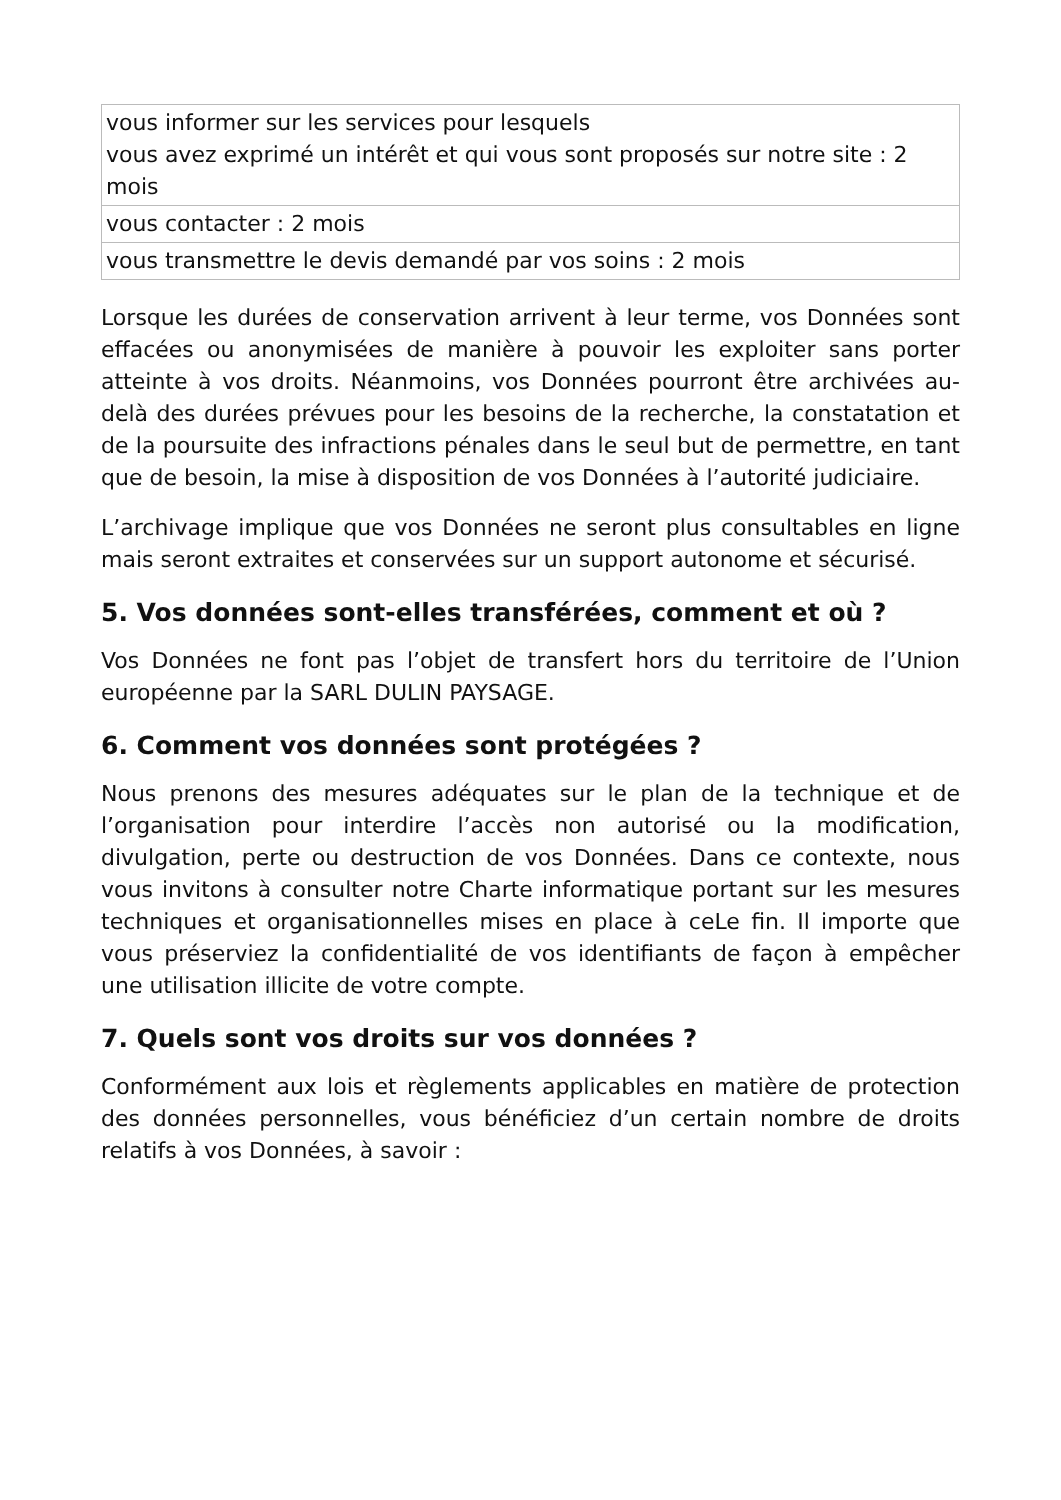| vous informer sur les services pour lesquels vous avez exprimé un intérêt et qui vous sont proposés sur notre site : 2 mois |
| vous contacter : 2 mois |
| vous transmettre le devis demandé par vos soins : 2 mois |
Lorsque les durées de conservation arrivent à leur terme, vos Données sont effacées ou anonymisées de manière à pouvoir les exploiter sans porter atteinte à vos droits. Néanmoins, vos Données pourront être archivées au-delà des durées prévues pour les besoins de la recherche, la constatation et de la poursuite des infractions pénales dans le seul but de permettre, en tant que de besoin, la mise à disposition de vos Données à l’autorité judiciaire.
L’archivage implique que vos Données ne seront plus consultables en ligne mais seront extraites et conservées sur un support autonome et sécurisé.
5. Vos données sont-elles transférées, comment et où ?
Vos Données ne font pas l’objet de transfert hors du territoire de l’Union européenne par la SARL DULIN PAYSAGE.
6. Comment vos données sont protégées ?
Nous prenons des mesures adéquates sur le plan de la technique et de l’organisation pour interdire l’accès non autorisé ou la modification, divulgation, perte ou destruction de vos Données. Dans ce contexte, nous vous invitons à consulter notre Charte informatique portant sur les mesures techniques et organisationnelles mises en place à ceLe fin. Il importe que vous préserviez la confidentialité de vos identifiants de façon à empêcher une utilisation illicite de votre compte.
7. Quels sont vos droits sur vos données ?
Conformément aux lois et règlements applicables en matière de protection des données personnelles, vous bénéficiez d’un certain nombre de droits relatifs à vos Données, à savoir :